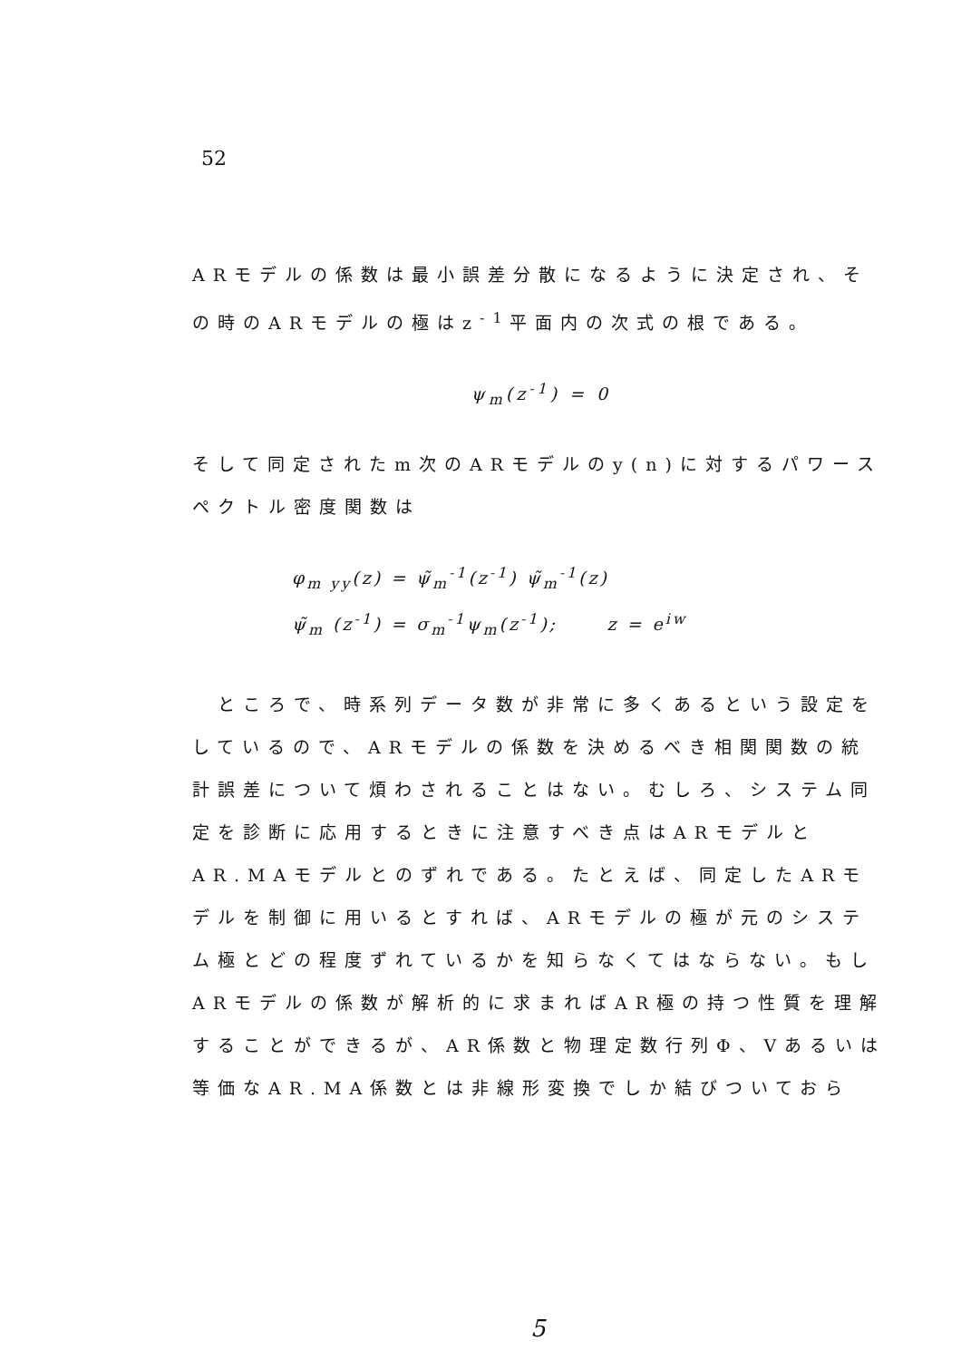52
ARモデルの係数は最小誤差分散になるように決定され、その時のARモデルの極はz<sup>-1</sup>平面内の次式の根である。
ψ<sub>m</sub>(z<sup>-1</sup>) = 0
そして同定されたm次のARモデルのy(n)に対するパワースペクトル密度関数は
φ<sub>m yy</sub>(z) = ψ̃<sub>m</sub><sup>-1</sup>(z<sup>-1</sup>) ψ̃<sub>m</sub><sup>-1</sup>(z)
ψ̃<sub>m</sub> (z<sup>-1</sup>) = σ<sub>m</sub><sup>-1</sup>ψ<sub>m</sub>(z<sup>-1</sup>); z = e<sup>iw</sup>
　ところで、時系列データ数が非常に多くあるという設定をしているので、ARモデルの係数を決めるべき相関関数の統計誤差について煩わされることはない。むしろ、システム同定を診断に応用するときに注意すべき点はARモデルとAR.MAモデルとのずれである。たとえば、同定したARモデルを制御に用いるとすれば、ARモデルの極が元のシステム極とどの程度ずれているかを知らなくてはならない。もしARモデルの係数が解析的に求まればAR極の持つ性質を理解することができるが、AR係数と物理定数行列Φ、Vあるいは等価なAR.MA係数とは非線形変換でしか結びついておら
5